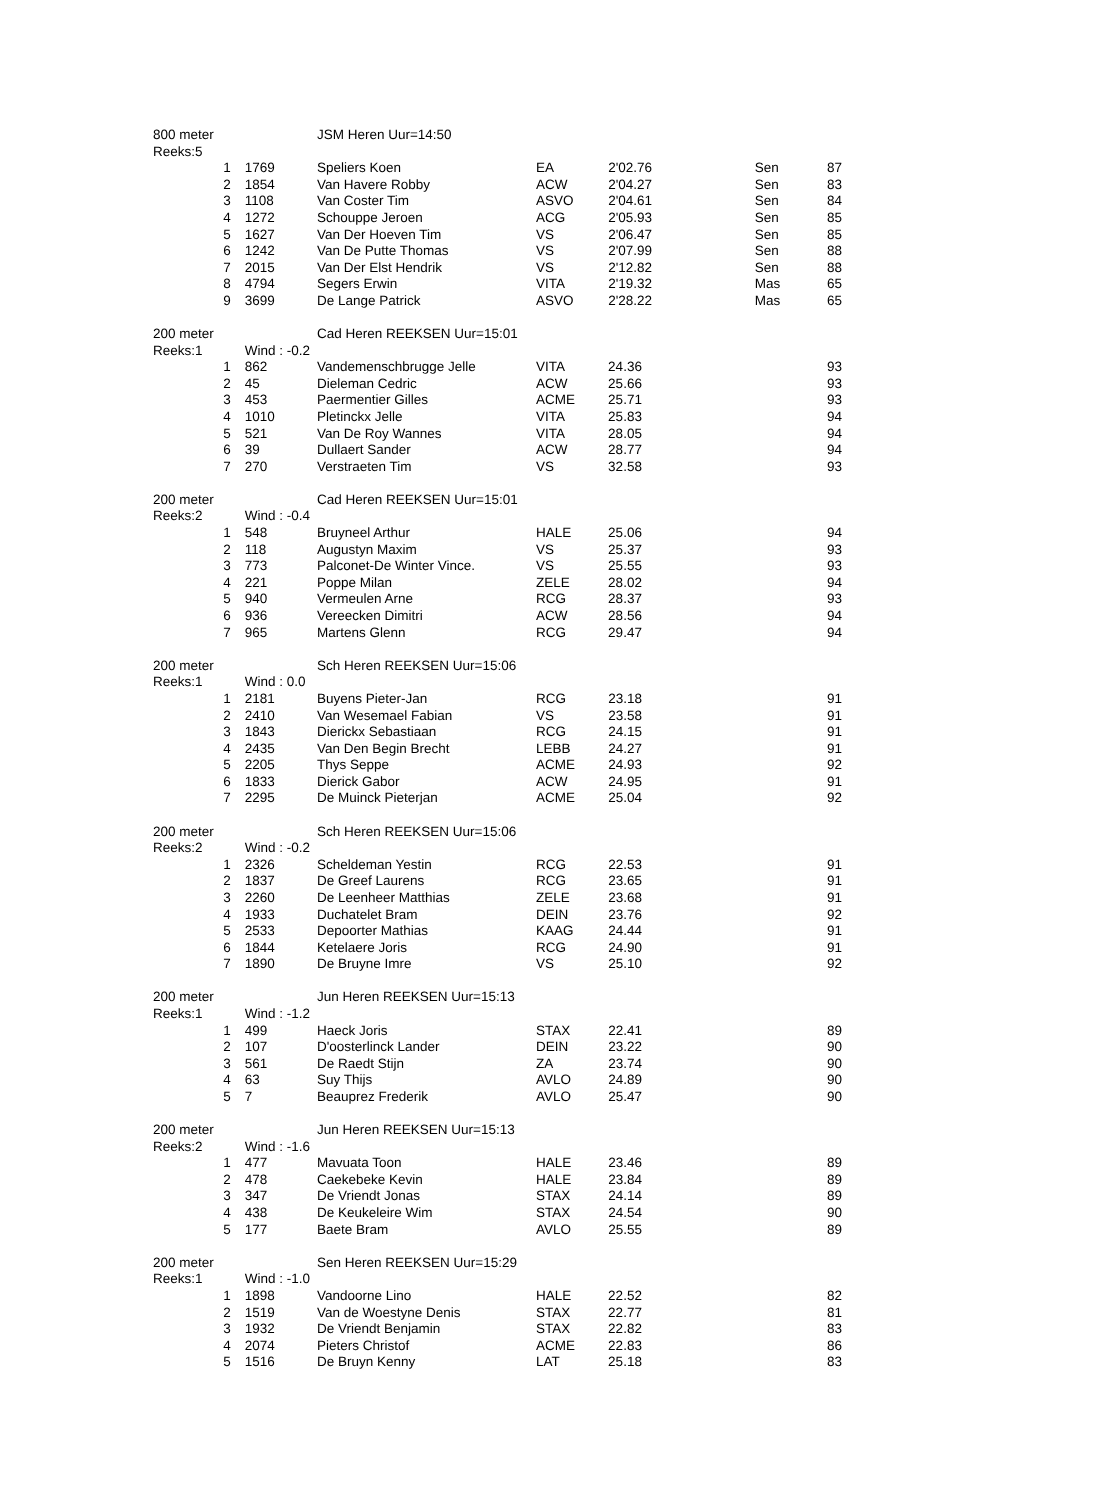| 800 meter | | JSM Heren Uur=14:50 | | | | |
| Reeks:5 | | | | | | |
| 1 | 1769 | Speliers Koen | EA | 2'02.76 | Sen | 87 |
| 2 | 1854 | Van Havere Robby | ACW | 2'04.27 | Sen | 83 |
| 3 | 1108 | Van Coster Tim | ASVO | 2'04.61 | Sen | 84 |
| 4 | 1272 | Schouppe Jeroen | ACG | 2'05.93 | Sen | 85 |
| 5 | 1627 | Van Der Hoeven Tim | VS | 2'06.47 | Sen | 85 |
| 6 | 1242 | Van De Putte Thomas | VS | 2'07.99 | Sen | 88 |
| 7 | 2015 | Van Der Elst Hendrik | VS | 2'12.82 | Sen | 88 |
| 8 | 4794 | Segers Erwin | VITA | 2'19.32 | Mas | 65 |
| 9 | 3699 | De Lange Patrick | ASVO | 2'28.22 | Mas | 65 |
| 200 meter | | Cad Heren REEKSEN Uur=15:01 | | | | |
| Reeks:1 | Wind : -0.2 | | | | | |
| 1 | 862 | Vandemenschbrugge Jelle | VITA | 24.36 | | 93 |
| 2 | 45 | Dieleman Cedric | ACW | 25.66 | | 93 |
| 3 | 453 | Paermentier Gilles | ACME | 25.71 | | 93 |
| 4 | 1010 | Pletinckx Jelle | VITA | 25.83 | | 94 |
| 5 | 521 | Van De Roy Wannes | VITA | 28.05 | | 94 |
| 6 | 39 | Dullaert Sander | ACW | 28.77 | | 94 |
| 7 | 270 | Verstraeten Tim | VS | 32.58 | | 93 |
| 200 meter | | Cad Heren REEKSEN Uur=15:01 | | | | |
| Reeks:2 | Wind : -0.4 | | | | | |
| 1 | 548 | Bruyneel Arthur | HALE | 25.06 | | 94 |
| 2 | 118 | Augustyn Maxim | VS | 25.37 | | 93 |
| 3 | 773 | Palconet-De Winter Vince. | VS | 25.55 | | 93 |
| 4 | 221 | Poppe Milan | ZELE | 28.02 | | 94 |
| 5 | 940 | Vermeulen Arne | RCG | 28.37 | | 93 |
| 6 | 936 | Vereecken Dimitri | ACW | 28.56 | | 94 |
| 7 | 965 | Martens Glenn | RCG | 29.47 | | 94 |
| 200 meter | | Sch Heren REEKSEN Uur=15:06 | | | | |
| Reeks:1 | Wind : 0.0 | | | | | |
| 1 | 2181 | Buyens Pieter-Jan | RCG | 23.18 | | 91 |
| 2 | 2410 | Van Wesemael Fabian | VS | 23.58 | | 91 |
| 3 | 1843 | Dierickx Sebastiaan | RCG | 24.15 | | 91 |
| 4 | 2435 | Van Den Begin Brecht | LEBB | 24.27 | | 91 |
| 5 | 2205 | Thys Seppe | ACME | 24.93 | | 92 |
| 6 | 1833 | Dierick Gabor | ACW | 24.95 | | 91 |
| 7 | 2295 | De Muinck Pieterjan | ACME | 25.04 | | 92 |
| 200 meter | | Sch Heren REEKSEN Uur=15:06 | | | | |
| Reeks:2 | Wind : -0.2 | | | | | |
| 1 | 2326 | Scheldeman Yestin | RCG | 22.53 | | 91 |
| 2 | 1837 | De Greef Laurens | RCG | 23.65 | | 91 |
| 3 | 2260 | De Leenheer Matthias | ZELE | 23.68 | | 91 |
| 4 | 1933 | Duchatelet Bram | DEIN | 23.76 | | 92 |
| 5 | 2533 | Depoorter Mathias | KAAG | 24.44 | | 91 |
| 6 | 1844 | Ketelaere Joris | RCG | 24.90 | | 91 |
| 7 | 1890 | De Bruyne Imre | VS | 25.10 | | 92 |
| 200 meter | | Jun Heren REEKSEN Uur=15:13 | | | | |
| Reeks:1 | Wind : -1.2 | | | | | |
| 1 | 499 | Haeck Joris | STAX | 22.41 | | 89 |
| 2 | 107 | D'oosterlinck Lander | DEIN | 23.22 | | 90 |
| 3 | 561 | De Raedt Stijn | ZA | 23.74 | | 90 |
| 4 | 63 | Suy Thijs | AVLO | 24.89 | | 90 |
| 5 | 7 | Beauprez Frederik | AVLO | 25.47 | | 90 |
| 200 meter | | Jun Heren REEKSEN Uur=15:13 | | | | |
| Reeks:2 | Wind : -1.6 | | | | | |
| 1 | 477 | Mavuata Toon | HALE | 23.46 | | 89 |
| 2 | 478 | Caekebeke Kevin | HALE | 23.84 | | 89 |
| 3 | 347 | De Vriendt Jonas | STAX | 24.14 | | 89 |
| 4 | 438 | De Keukeleire Wim | STAX | 24.54 | | 90 |
| 5 | 177 | Baete Bram | AVLO | 25.55 | | 89 |
| 200 meter | | Sen Heren REEKSEN Uur=15:29 | | | | |
| Reeks:1 | Wind : -1.0 | | | | | |
| 1 | 1898 | Vandoorne Lino | HALE | 22.52 | | 82 |
| 2 | 1519 | Van de Woestyne Denis | STAX | 22.77 | | 81 |
| 3 | 1932 | De Vriendt Benjamin | STAX | 22.82 | | 83 |
| 4 | 2074 | Pieters Christof | ACME | 22.83 | | 86 |
| 5 | 1516 | De Bruyn Kenny | LAT | 25.18 | | 83 |